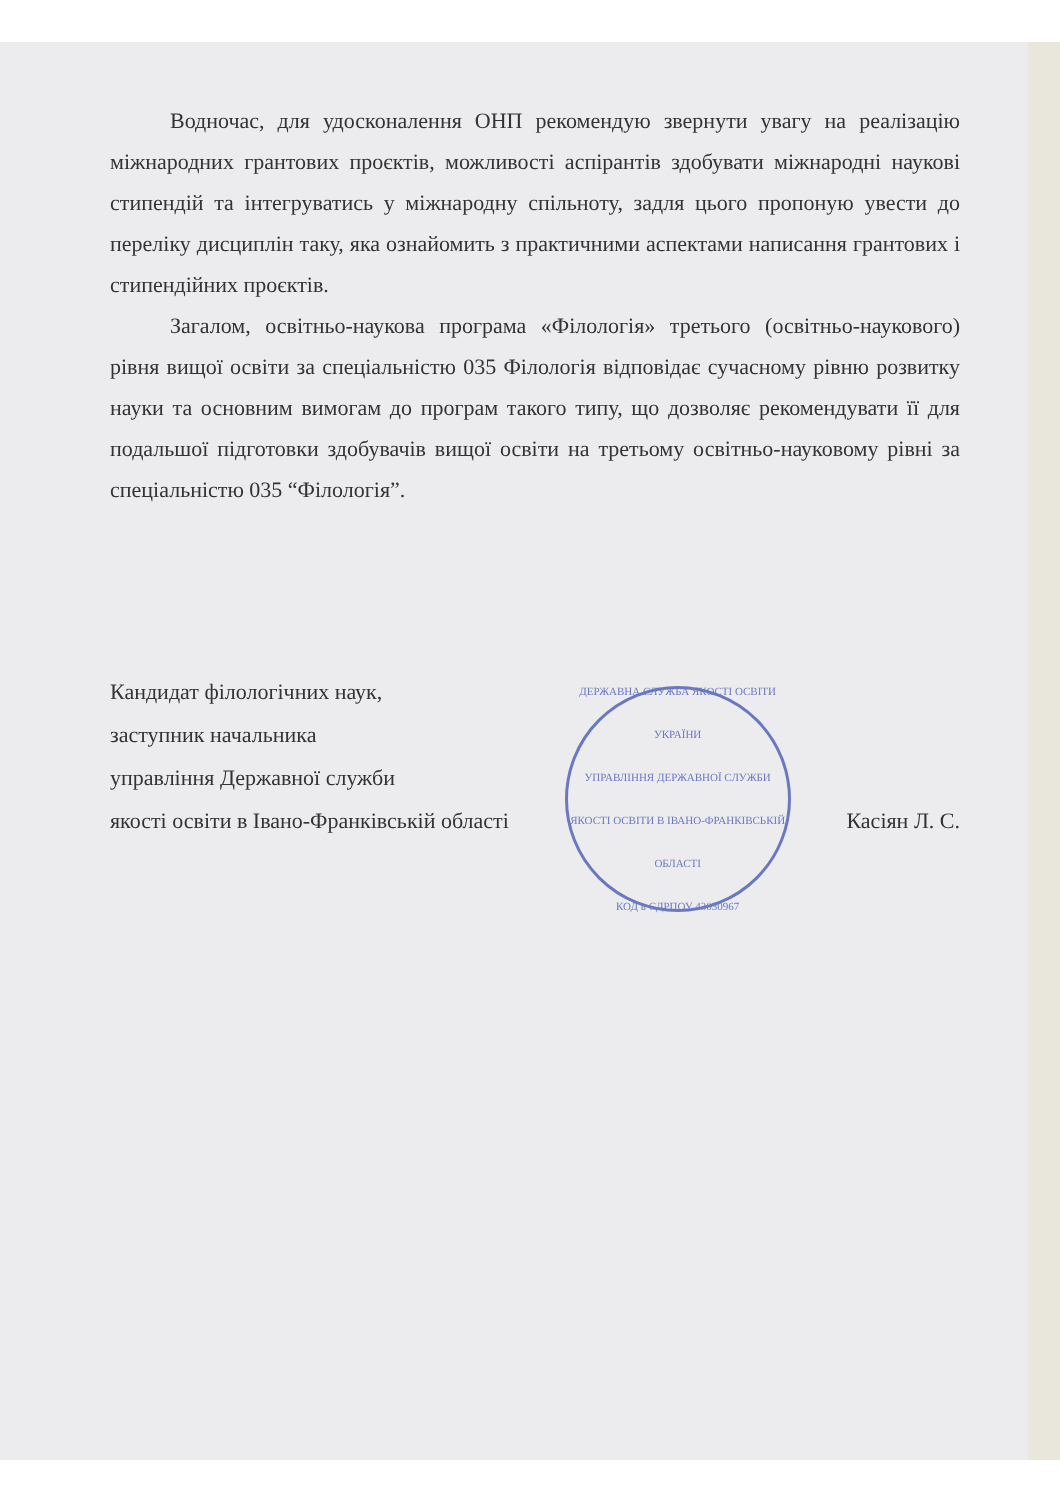Водночас, для удосконалення ОНП рекомендую звернути увагу на реалізацію міжнародних грантових проєктів, можливості аспірантів здобувати міжнародні наукові стипендій та інтегруватись у міжнародну спільноту, задля цього пропоную увести до переліку дисциплін таку, яка ознайомить з практичними аспектами написання грантових і стипендійних проєктів.
Загалом, освітньо-наукова програма «Філологія» третього (освітньо-наукового) рівня вищої освіти за спеціальністю 035 Філологія відповідає сучасному рівню розвитку науки та основним вимогам до програм такого типу, що дозволяє рекомендувати її для подальшої підготовки здобувачів вищої освіти на третьому освітньо-науковому рівні за спеціальністю 035 “Філологія”.
Кандидат філологічних наук,
заступник начальника
управління Державної служби
якості освіти в Івано-Франківській області
ДЕРЖАВНА СЛУЖБА ЯКОСТІ ОСВІТИ УКРАЇНИ
УПРАВЛІННЯ ДЕРЖАВНОЇ СЛУЖБИ ЯКОСТІ ОСВІТИ В ІВАНО-ФРАНКІВСЬКІЙ ОБЛАСТІ
КОД в ЄДРПОУ 43030967
Касіян Л. С.